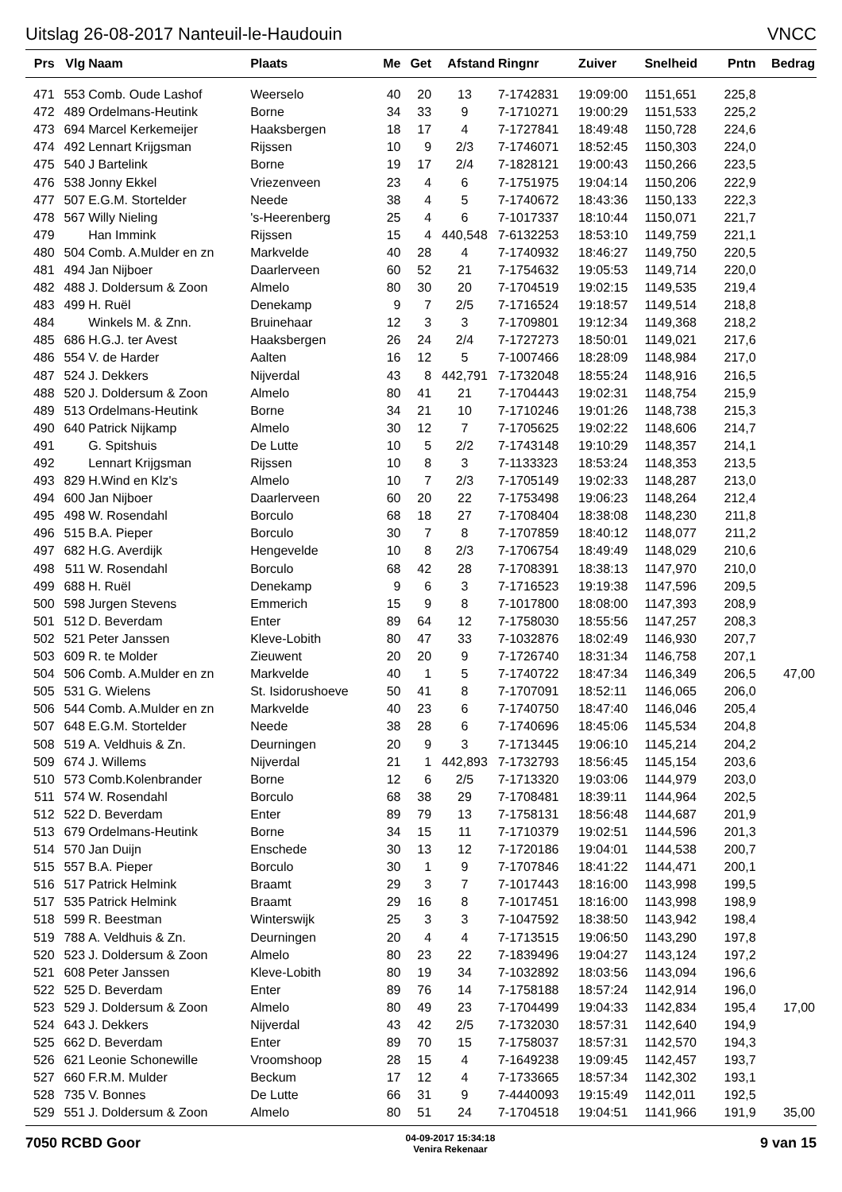Uitslag 26-08-2017 Nanteuil-le-Haudouin VNCC
| Prs | Vlg | Naam | Plaats | Me | Get | Afstand | Ringnr | Zuiver | Snelheid | Pntn | Bedrag |
| --- | --- | --- | --- | --- | --- | --- | --- | --- | --- | --- | --- |
| 471 | 553 | Comb. Oude Lashof | Weerselo | 40 | 20 | 13 | 7-1742831 | 19:09:00 | 1151,651 | 225,8 | |
| 472 | 489 | Ordelmans-Heutink | Borne | 34 | 33 | 9 | 7-1710271 | 19:00:29 | 1151,533 | 225,2 | |
| 473 | 694 | Marcel Kerkemeijer | Haaksbergen | 18 | 17 | 4 | 7-1727841 | 18:49:48 | 1150,728 | 224,6 | |
| 474 | 492 | Lennart Krijgsman | Rijssen | 10 | 9 | 2/3 | 7-1746071 | 18:52:45 | 1150,303 | 224,0 | |
| 475 | 540 | J Bartelink | Borne | 19 | 17 | 2/4 | 7-1828121 | 19:00:43 | 1150,266 | 223,5 | |
| 476 | 538 | Jonny Ekkel | Vriezenveen | 23 | 4 | 6 | 7-1751975 | 19:04:14 | 1150,206 | 222,9 | |
| 477 | 507 | E.G.M. Stortelder | Neede | 38 | 4 | 5 | 7-1740672 | 18:43:36 | 1150,133 | 222,3 | |
| 478 | 567 | Willy Nieling | 's-Heerenberg | 25 | 4 | 6 | 7-1017337 | 18:10:44 | 1150,071 | 221,7 | |
| 479 | | Han Immink | Rijssen | 15 | 4 | 440,548 | 7-6132253 | 18:53:10 | 1149,759 | 221,1 | |
| 480 | 504 | Comb. A.Mulder en zn | Markvelde | 40 | 28 | 4 | 7-1740932 | 18:46:27 | 1149,750 | 220,5 | |
| 481 | 494 | Jan Nijboer | Daarlerveen | 60 | 52 | 21 | 7-1754632 | 19:05:53 | 1149,714 | 220,0 | |
| 482 | 488 | J. Doldersum & Zoon | Almelo | 80 | 30 | 20 | 7-1704519 | 19:02:15 | 1149,535 | 219,4 | |
| 483 | 499 | H. Ruël | Denekamp | 9 | 7 | 2/5 | 7-1716524 | 19:18:57 | 1149,514 | 218,8 | |
| 484 | | Winkels M. & Znn. | Bruinehaar | 12 | 3 | 3 | 7-1709801 | 19:12:34 | 1149,368 | 218,2 | |
| 485 | 686 | H.G.J. ter Avest | Haaksbergen | 26 | 24 | 2/4 | 7-1727273 | 18:50:01 | 1149,021 | 217,6 | |
| 486 | 554 | V. de Harder | Aalten | 16 | 12 | 5 | 7-1007466 | 18:28:09 | 1148,984 | 217,0 | |
| 487 | 524 | J. Dekkers | Nijverdal | 43 | 8 | 442,791 | 7-1732048 | 18:55:24 | 1148,916 | 216,5 | |
| 488 | 520 | J. Doldersum & Zoon | Almelo | 80 | 41 | 21 | 7-1704443 | 19:02:31 | 1148,754 | 215,9 | |
| 489 | 513 | Ordelmans-Heutink | Borne | 34 | 21 | 10 | 7-1710246 | 19:01:26 | 1148,738 | 215,3 | |
| 490 | 640 | Patrick Nijkamp | Almelo | 30 | 12 | 7 | 7-1705625 | 19:02:22 | 1148,606 | 214,7 | |
| 491 | | G. Spitshuis | De Lutte | 10 | 5 | 2/2 | 7-1743148 | 19:10:29 | 1148,357 | 214,1 | |
| 492 | | Lennart Krijgsman | Rijssen | 10 | 8 | 3 | 7-1133323 | 18:53:24 | 1148,353 | 213,5 | |
| 493 | 829 | H.Wind en Klz's | Almelo | 10 | 7 | 2/3 | 7-1705149 | 19:02:33 | 1148,287 | 213,0 | |
| 494 | 600 | Jan Nijboer | Daarlerveen | 60 | 20 | 22 | 7-1753498 | 19:06:23 | 1148,264 | 212,4 | |
| 495 | 498 | W. Rosendahl | Borculo | 68 | 18 | 27 | 7-1708404 | 18:38:08 | 1148,230 | 211,8 | |
| 496 | 515 | B.A. Pieper | Borculo | 30 | 7 | 8 | 7-1707859 | 18:40:12 | 1148,077 | 211,2 | |
| 497 | 682 | H.G. Averdijk | Hengevelde | 10 | 8 | 2/3 | 7-1706754 | 18:49:49 | 1148,029 | 210,6 | |
| 498 | 511 | W. Rosendahl | Borculo | 68 | 42 | 28 | 7-1708391 | 18:38:13 | 1147,970 | 210,0 | |
| 499 | 688 | H. Ruël | Denekamp | 9 | 6 | 3 | 7-1716523 | 19:19:38 | 1147,596 | 209,5 | |
| 500 | 598 | Jurgen Stevens | Emmerich | 15 | 9 | 8 | 7-1017800 | 18:08:00 | 1147,393 | 208,9 | |
| 501 | 512 | D. Beverdam | Enter | 89 | 64 | 12 | 7-1758030 | 18:55:56 | 1147,257 | 208,3 | |
| 502 | 521 | Peter Janssen | Kleve-Lobith | 80 | 47 | 33 | 7-1032876 | 18:02:49 | 1146,930 | 207,7 | |
| 503 | 609 | R. te Molder | Zieuwent | 20 | 20 | 9 | 7-1726740 | 18:31:34 | 1146,758 | 207,1 | |
| 504 | 506 | Comb. A.Mulder en zn | Markvelde | 40 | 1 | 5 | 7-1740722 | 18:47:34 | 1146,349 | 206,5 | 47,00 |
| 505 | 531 | G. Wielens | St. Isidorushoeve | 50 | 41 | 8 | 7-1707091 | 18:52:11 | 1146,065 | 206,0 | |
| 506 | 544 | Comb. A.Mulder en zn | Markvelde | 40 | 23 | 6 | 7-1740750 | 18:47:40 | 1146,046 | 205,4 | |
| 507 | 648 | E.G.M. Stortelder | Neede | 38 | 28 | 6 | 7-1740696 | 18:45:06 | 1145,534 | 204,8 | |
| 508 | 519 | A. Veldhuis & Zn. | Deurningen | 20 | 9 | 3 | 7-1713445 | 19:06:10 | 1145,214 | 204,2 | |
| 509 | 674 | J. Willems | Nijverdal | 21 | 1 | 442,893 | 7-1732793 | 18:56:45 | 1145,154 | 203,6 | |
| 510 | 573 | Comb.Kolenbrander | Borne | 12 | 6 | 2/5 | 7-1713320 | 19:03:06 | 1144,979 | 203,0 | |
| 511 | 574 | W. Rosendahl | Borculo | 68 | 38 | 29 | 7-1708481 | 18:39:11 | 1144,964 | 202,5 | |
| 512 | 522 | D. Beverdam | Enter | 89 | 79 | 13 | 7-1758131 | 18:56:48 | 1144,687 | 201,9 | |
| 513 | 679 | Ordelmans-Heutink | Borne | 34 | 15 | 11 | 7-1710379 | 19:02:51 | 1144,596 | 201,3 | |
| 514 | 570 | Jan Duijn | Enschede | 30 | 13 | 12 | 7-1720186 | 19:04:01 | 1144,538 | 200,7 | |
| 515 | 557 | B.A. Pieper | Borculo | 30 | 1 | 9 | 7-1707846 | 18:41:22 | 1144,471 | 200,1 | |
| 516 | 517 | Patrick Helmink | Braamt | 29 | 3 | 7 | 7-1017443 | 18:16:00 | 1143,998 | 199,5 | |
| 517 | 535 | Patrick Helmink | Braamt | 29 | 16 | 8 | 7-1017451 | 18:16:00 | 1143,998 | 198,9 | |
| 518 | 599 | R. Beestman | Winterswijk | 25 | 3 | 3 | 7-1047592 | 18:38:50 | 1143,942 | 198,4 | |
| 519 | 788 | A. Veldhuis & Zn. | Deurningen | 20 | 4 | 4 | 7-1713515 | 19:06:50 | 1143,290 | 197,8 | |
| 520 | 523 | J. Doldersum & Zoon | Almelo | 80 | 23 | 22 | 7-1839496 | 19:04:27 | 1143,124 | 197,2 | |
| 521 | 608 | Peter Janssen | Kleve-Lobith | 80 | 19 | 34 | 7-1032892 | 18:03:56 | 1143,094 | 196,6 | |
| 522 | 525 | D. Beverdam | Enter | 89 | 76 | 14 | 7-1758188 | 18:57:24 | 1142,914 | 196,0 | |
| 523 | 529 | J. Doldersum & Zoon | Almelo | 80 | 49 | 23 | 7-1704499 | 19:04:33 | 1142,834 | 195,4 | 17,00 |
| 524 | 643 | J. Dekkers | Nijverdal | 43 | 42 | 2/5 | 7-1732030 | 18:57:31 | 1142,640 | 194,9 | |
| 525 | 662 | D. Beverdam | Enter | 89 | 70 | 15 | 7-1758037 | 18:57:31 | 1142,570 | 194,3 | |
| 526 | 621 | Leonie Schonewille | Vroomshoop | 28 | 15 | 4 | 7-1649238 | 19:09:45 | 1142,457 | 193,7 | |
| 527 | 660 | F.R.M. Mulder | Beckum | 17 | 12 | 4 | 7-1733665 | 18:57:34 | 1142,302 | 193,1 | |
| 528 | 735 | V. Bonnes | De Lutte | 66 | 31 | 9 | 7-4440093 | 19:15:49 | 1142,011 | 192,5 | |
| 529 | 551 | J. Doldersum & Zoon | Almelo | 80 | 51 | 24 | 7-1704518 | 19:04:51 | 1141,966 | 191,9 | 35,00 |
7050 RCBD Goor 04-09-2017 15:34:18
Venira Rekenaar 9 van 15